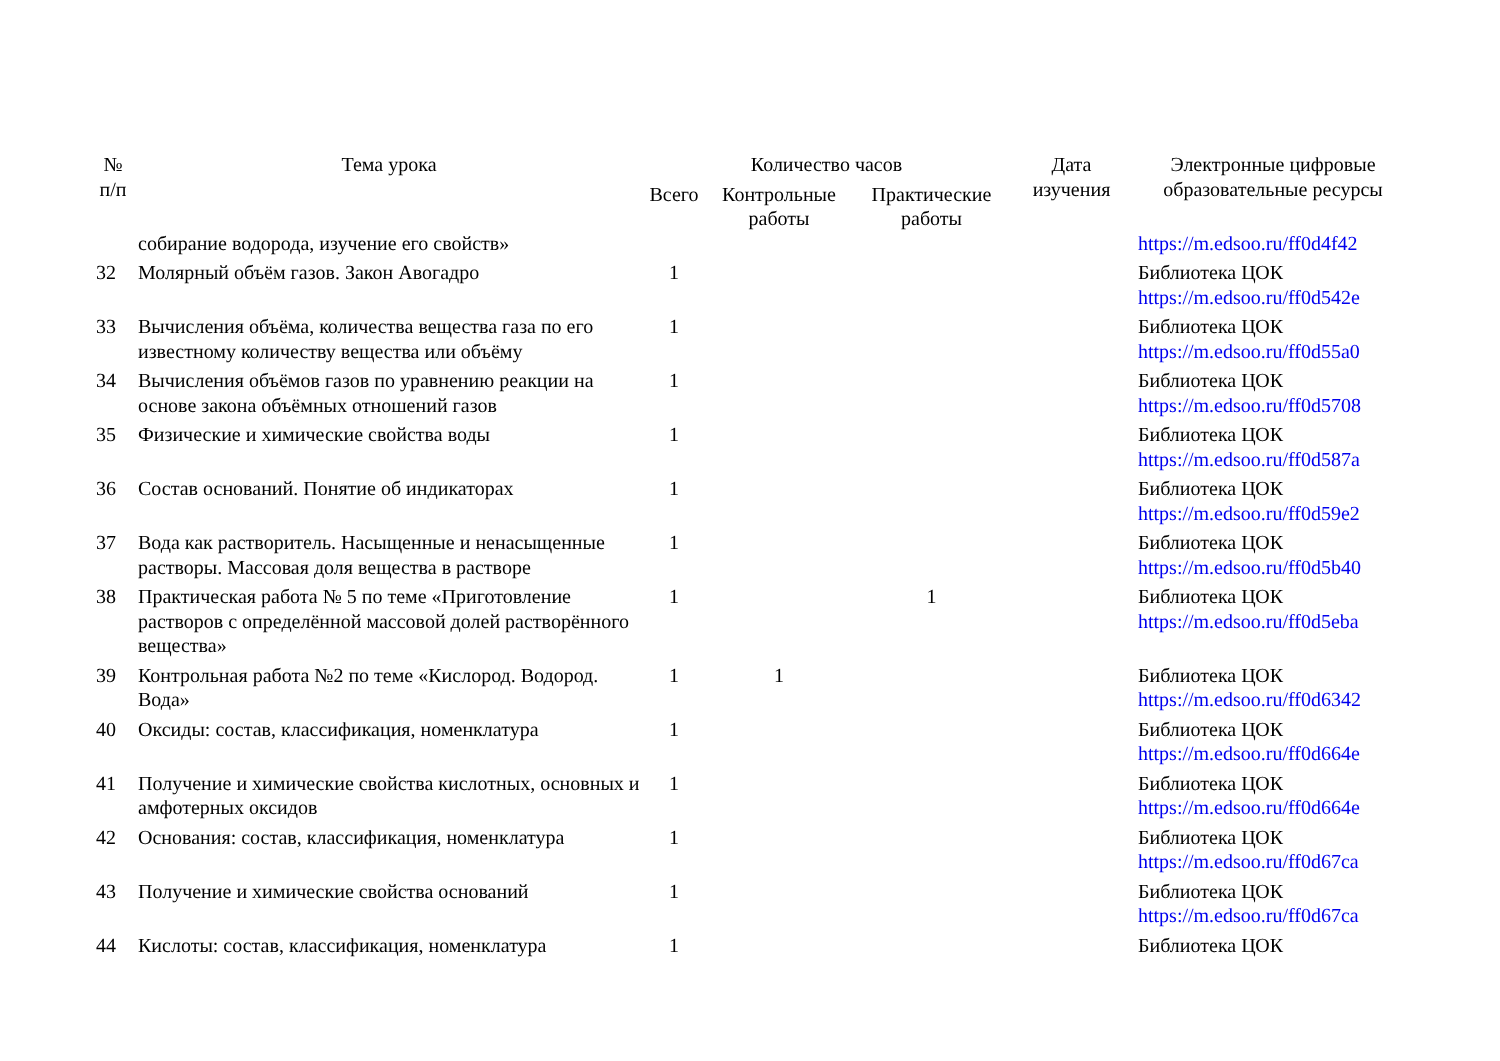| № п/п | Тема урока | Количество часов | | | Дата изучения | Электронные цифровые образовательные ресурсы |
| --- | --- | --- | --- | --- | --- | --- |
| | | Всего | Контрольные работы | Практические работы | | |
| | собирание водорода, изучение его свойств» | | | | | https://m.edsoo.ru/ff0d4f42 |
| 32 | Молярный объём газов. Закон Авогадро | 1 | | | | Библиотека ЦОК https://m.edsoo.ru/ff0d542e |
| 33 | Вычисления объёма, количества вещества газа по его известному количеству вещества или объёму | 1 | | | | Библиотека ЦОК https://m.edsoo.ru/ff0d55a0 |
| 34 | Вычисления объёмов газов по уравнению реакции на основе закона объёмных отношений газов | 1 | | | | Библиотека ЦОК https://m.edsoo.ru/ff0d5708 |
| 35 | Физические и химические свойства воды | 1 | | | | Библиотека ЦОК https://m.edsoo.ru/ff0d587a |
| 36 | Состав оснований. Понятие об индикаторах | 1 | | | | Библиотека ЦОК https://m.edsoo.ru/ff0d59e2 |
| 37 | Вода как растворитель. Насыщенные и ненасыщенные растворы. Массовая доля вещества в растворе | 1 | | | | Библиотека ЦОК https://m.edsoo.ru/ff0d5b40 |
| 38 | Практическая работа № 5 по теме «Приготовление растворов с определённой массовой долей растворённого вещества» | 1 | | 1 | | Библиотека ЦОК https://m.edsoo.ru/ff0d5eba |
| 39 | Контрольная работа №2 по теме «Кислород. Водород. Вода» | 1 | 1 | | | Библиотека ЦОК https://m.edsoo.ru/ff0d6342 |
| 40 | Оксиды: состав, классификация, номенклатура | 1 | | | | Библиотека ЦОК https://m.edsoo.ru/ff0d664e |
| 41 | Получение и химические свойства кислотных, основных и амфотерных оксидов | 1 | | | | Библиотека ЦОК https://m.edsoo.ru/ff0d664e |
| 42 | Основания: состав, классификация, номенклатура | 1 | | | | Библиотека ЦОК https://m.edsoo.ru/ff0d67ca |
| 43 | Получение и химические свойства оснований | 1 | | | | Библиотека ЦОК https://m.edsoo.ru/ff0d67ca |
| 44 | Кислоты: состав, классификация, номенклатура | 1 | | | | Библиотека ЦОК |